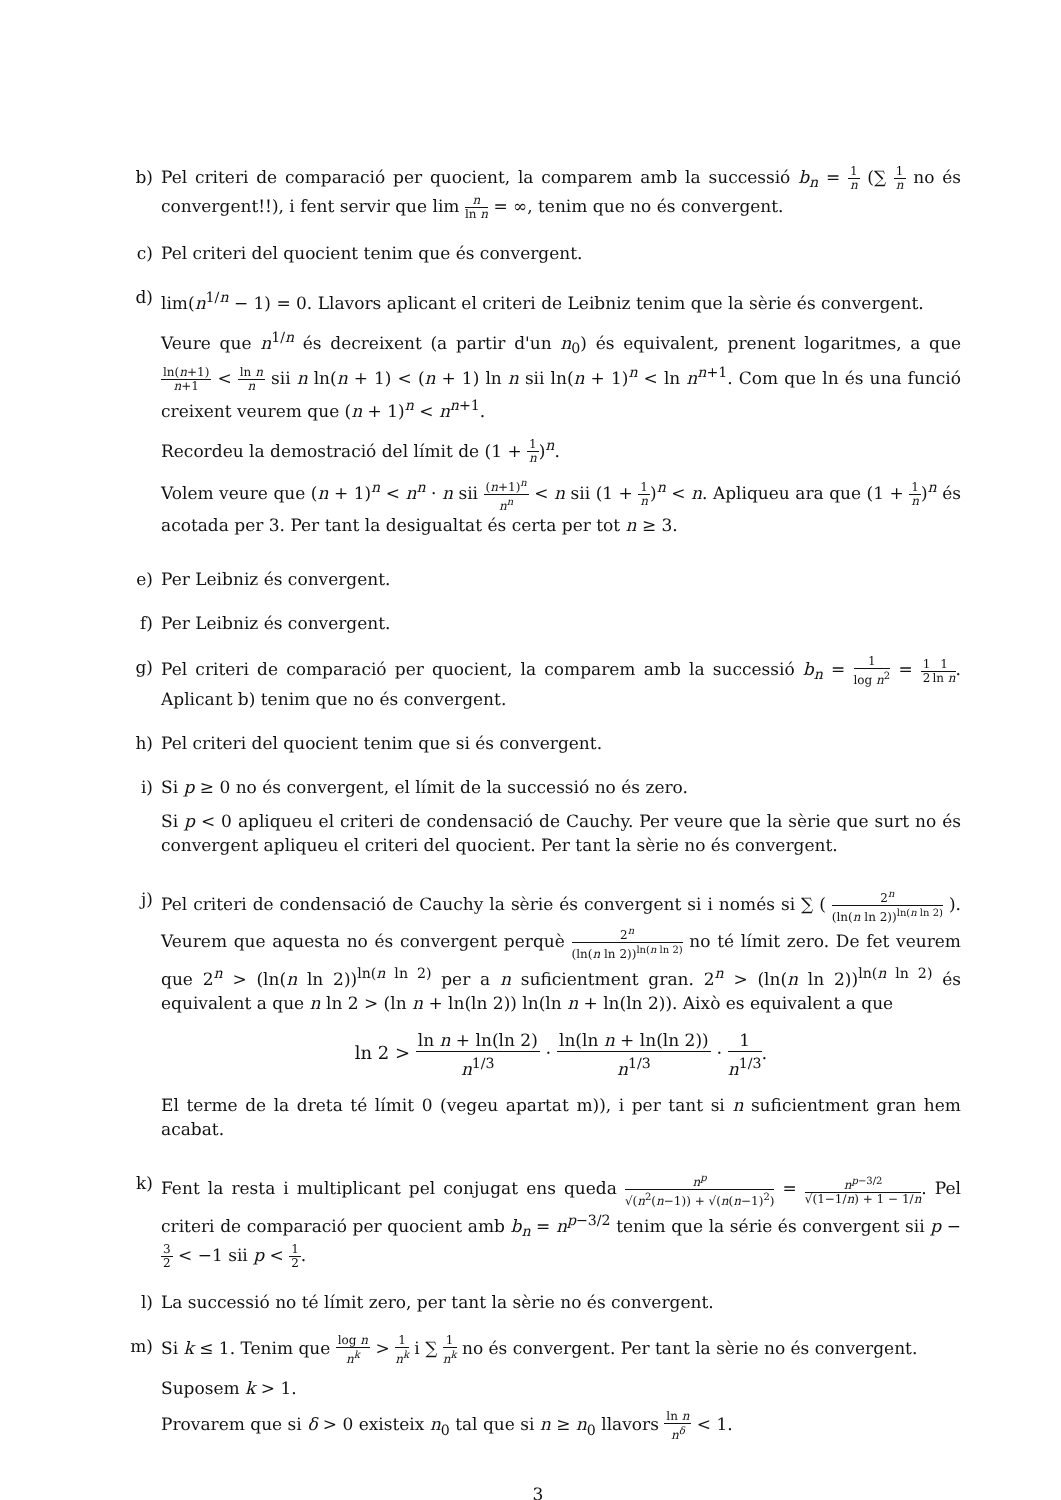b) Pel criteri de comparació per quocient, la comparem amb la successió b<sub>n</sub> = 1 n (∑ 1 n no és convergent!!), i fent servir que lim n ln n = ∞, tenim que no és convergent.
c) Pel criteri del quocient tenim que és convergent.
d) lim(n<sup>1/n</sup> − 1) = 0. Llavors aplicant el criteri de Leibniz tenim que la sèrie és convergent.
Veure que n<sup>1/n</sup> és decreixent (a partir d'un n<sub>0</sub>) és equivalent, prenent logaritmes, a que ln(n+1) n+1 < ln n n sii n ln(n + 1) < (n + 1) ln n sii ln(n + 1)<sup>n</sup> < ln n<sup>n+1</sup>. Com que ln és una funció creixent veurem que (n + 1)<sup>n</sup> < n<sup>n+1</sup>.
Recordeu la demostració del límit de (1 + 1 n)<sup>n</sup>.
Volem veure que (n + 1)<sup>n</sup> < n<sup>n</sup> · n sii (n+1)<sup>n</sup> n<sup>n</sup> < n sii (1 + 1 n)<sup>n</sup> < n. Apliqueu ara que (1 + 1 n)<sup>n</sup> és acotada per 3. Per tant la desigualtat és certa per tot n ≥ 3.
e) Per Leibniz és convergent.
f) Per Leibniz és convergent.
g) Pel criteri de comparació per quocient, la comparem amb la successió b<sub>n</sub> = 1 log n<sup>2</sup> = 1 21 ln n. Aplicant b) tenim que no és convergent.
h) Pel criteri del quocient tenim que si és convergent.
i) Si p ≥ 0 no és convergent, el límit de la successió no és zero.
Si p < 0 apliqueu el criteri de condensació de Cauchy. Per veure que la sèrie que surt no és convergent apliqueu el criteri del quocient. Per tant la sèrie no és convergent.
j) Pel criteri de condensació de Cauchy la sèrie és convergent si i només si ∑ ( 2<sup>n</sup> (ln(n ln 2))<sup>ln(n ln 2)</sup> ). Veurem que aquesta no és convergent perquè 2<sup>n</sup> (ln(n ln 2))<sup>ln(n ln 2)</sup> no té límit zero. De fet veurem que 2<sup>n</sup> > (ln(n ln 2))<sup>ln(n ln 2)</sup> per a n suficientment gran. 2<sup>n</sup> > (ln(n ln 2))<sup>ln(n ln 2)</sup> és equivalent a que n ln 2 > (ln n + ln(ln 2)) ln(ln n + ln(ln 2)). Això es equivalent a que
ln 2 > ln n + ln(ln 2) n<sup>1/3</sup> · ln(ln n + ln(ln 2)) n<sup>1/3</sup> · 1 n<sup>1/3</sup>.
El terme de la dreta té límit 0 (vegeu apartat m)), i per tant si n suficientment gran hem acabat.
k) Fent la resta i multiplicant pel conjugat ens queda n<sup>p</sup> √(n<sup>2</sup>(n−1)) + √(n(n−1)<sup>2</sup>) = n<sup>p−3/2</sup> √(1−1/n) + 1 − 1/n. Pel criteri de comparació per quocient amb b<sub>n</sub> = n<sup>p−3/2</sup> tenim que la série és convergent sii p − 3 2 < −1 sii p < 1 2.
l) La successió no té límit zero, per tant la sèrie no és convergent.
m) Si k ≤ 1. Tenim que log n n<sup>k</sup> > 1 n<sup>k</sup> i ∑ 1 n<sup>k</sup> no és convergent. Per tant la sèrie no és convergent.
Suposem k > 1.
Provarem que si δ > 0 existeix n<sub>0</sub> tal que si n ≥ n<sub>0</sub> llavors ln n n<sup>δ</sup> < 1.
3